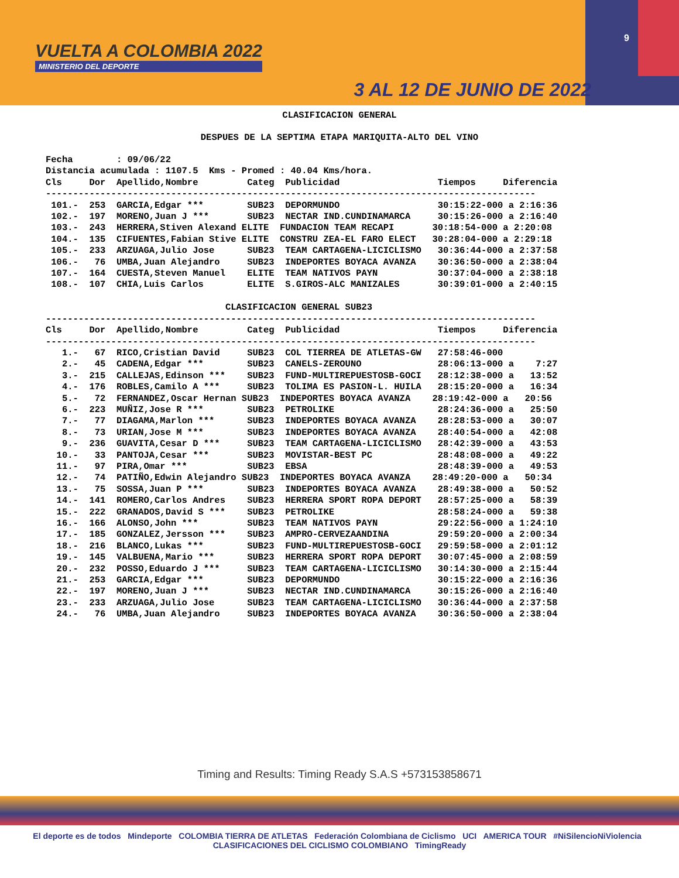VUELTA A COLOMBIA 2022
MINISTERIO DEL DEPORTE
9
3 AL 12 DE JUNIO DE 2022
CLASIFICACION GENERAL
DESPUES DE LA SEPTIMA ETAPA MARIQUITA-ALTO DEL VINO
Fecha        : 09/06/22
Distancia acumulada : 1107.5  Kms - Promed : 40.04 Kms/hora.
Cls     Dor  Apellido,Nombre         Categ  Publicidad                  Tiempos     Diferencia
------------------------------------------------------------------------------------------
 101.-  253  GARCIA,Edgar ***        SUB23  DEPORMUNDO                  30:15:22-000 a 2:16:36
 102.-  197  MORENO,Juan J ***       SUB23  NECTAR IND.CUNDINAMARCA     30:15:26-000 a 2:16:40
 103.-  243  HERRERA,Stiven Alexand ELITE  FUNDACION TEAM RECAPI       30:18:54-000 a 2:20:08
 104.-  135  CIFUENTES,Fabian Stive ELITE  CONSTRU ZEA-EL FARO ELECT   30:28:04-000 a 2:29:18
 105.-  233  ARZUAGA,Julio Jose      SUB23  TEAM CARTAGENA-LICICLISMO   30:36:44-000 a 2:37:58
 106.-   76  UMBA,Juan Alejandro     SUB23  INDEPORTES BOYACA AVANZA    30:36:50-000 a 2:38:04
 107.-  164  CUESTA,Steven Manuel    ELITE  TEAM NATIVOS PAYN           30:37:04-000 a 2:38:18
 108.-  107  CHIA,Luis Carlos        ELITE  S.GIROS-ALC MANIZALES       30:39:01-000 a 2:40:15

                                 CLASIFICACION GENERAL SUB23
------------------------------------------------------------------------------------------
Cls     Dor  Apellido,Nombre         Categ  Publicidad                  Tiempos     Diferencia
------------------------------------------------------------------------------------------
   1.-   67  RICO,Cristian David     SUB23  COL TIERREA DE ATLETAS-GW   27:58:46-000
   2.-   45  CADENA,Edgar ***        SUB23  CANELS-ZEROUNO              28:06:13-000 a    7:27
   3.-  215  CALLEJAS,Edinson ***    SUB23  FUND-MULTIREPUESTOSB-GOCI   28:12:38-000 a   13:52
   4.-  176  ROBLES,Camilo A ***     SUB23  TOLIMA ES PASION-L. HUILA   28:15:20-000 a   16:34
   5.-   72  FERNANDEZ,Oscar Hernan SUB23  INDEPORTES BOYACA AVANZA    28:19:42-000 a   20:56
   6.-  223  MUÑIZ,Jose R ***        SUB23  PETROLIKE                   28:24:36-000 a   25:50
   7.-   77  DIAGAMA,Marlon ***      SUB23  INDEPORTES BOYACA AVANZA    28:28:53-000 a   30:07
   8.-   73  URIAN,Jose M ***        SUB23  INDEPORTES BOYACA AVANZA    28:40:54-000 a   42:08
   9.-  236  GUAVITA,Cesar D ***     SUB23  TEAM CARTAGENA-LICICLISMO   28:42:39-000 a   43:53
  10.-   33  PANTOJA,Cesar ***       SUB23  MOVISTAR-BEST PC            28:48:08-000 a   49:22
  11.-   97  PIRA,Omar ***           SUB23  EBSA                        28:48:39-000 a   49:53
  12.-   74  PATIÑO,Edwin Alejandro SUB23  INDEPORTES BOYACA AVANZA    28:49:20-000 a   50:34
  13.-   75  SOSSA,Juan P ***        SUB23  INDEPORTES BOYACA AVANZA    28:49:38-000 a   50:52
  14.-  141  ROMERO,Carlos Andres    SUB23  HERRERA SPORT ROPA DEPORT   28:57:25-000 a   58:39
  15.-  222  GRANADOS,David S ***    SUB23  PETROLIKE                   28:58:24-000 a   59:38
  16.-  166  ALONSO,John ***         SUB23  TEAM NATIVOS PAYN           29:22:56-000 a 1:24:10
  17.-  185  GONZALEZ,Jersson ***    SUB23  AMPRO-CERVEZAANDINA         29:59:20-000 a 2:00:34
  18.-  216  BLANCO,Lukas ***        SUB23  FUND-MULTIREPUESTOSB-GOCI   29:59:58-000 a 2:01:12
  19.-  145  VALBUENA,Mario ***      SUB23  HERRERA SPORT ROPA DEPORT   30:07:45-000 a 2:08:59
  20.-  232  POSSO,Eduardo J ***     SUB23  TEAM CARTAGENA-LICICLISMO   30:14:30-000 a 2:15:44
  21.-  253  GARCIA,Edgar ***        SUB23  DEPORMUNDO                  30:15:22-000 a 2:16:36
  22.-  197  MORENO,Juan J ***       SUB23  NECTAR IND.CUNDINAMARCA     30:15:26-000 a 2:16:40
  23.-  233  ARZUAGA,Julio Jose      SUB23  TEAM CARTAGENA-LICICLISMO   30:36:44-000 a 2:37:58
  24.-   76  UMBA,Juan Alejandro     SUB23  INDEPORTES BOYACA AVANZA    30:36:50-000 a 2:38:04
Timing and Results: Timing Ready S.A.S +573153858671
El deporte es de todos Mindeporte COLOMBIA TIERRA DE ATLETAS Federación Colombiana de Ciclismo UCI AMERICA TOUR #NiSilencioNiViolencia CLASIFICACIONES DEL CICLISMO COLOMBIANO TimingReady